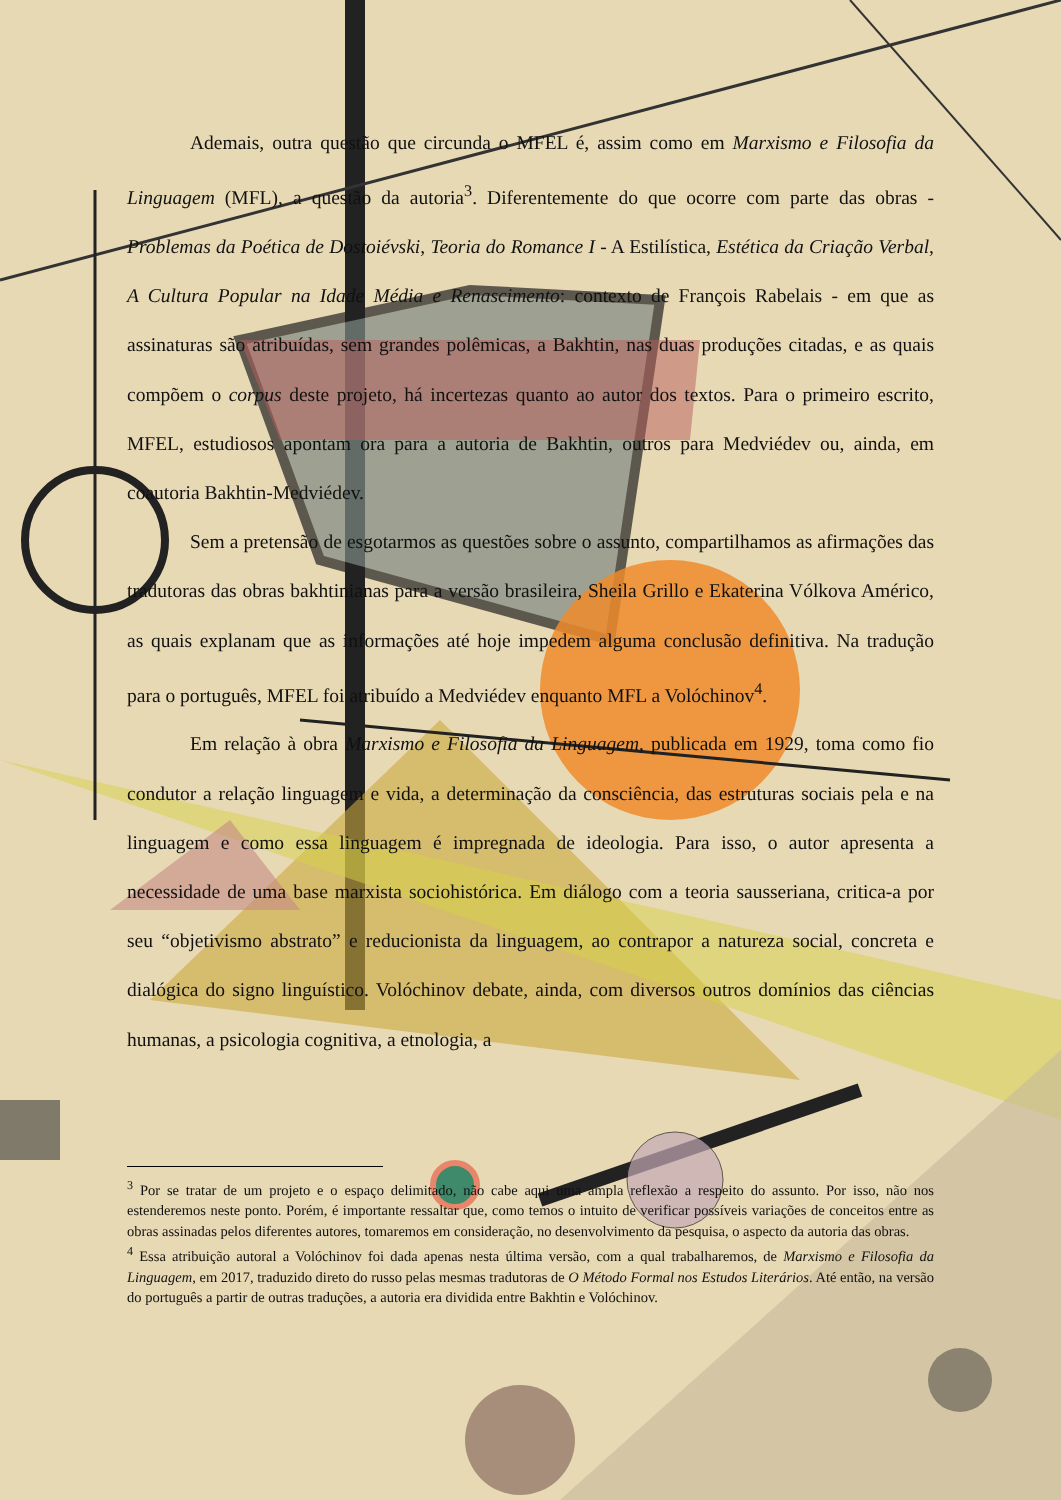Ademais, outra questão que circunda o MFEL é, assim como em Marxismo e Filosofia da Linguagem (MFL), a questão da autoria<sup>3</sup>. Diferentemente do que ocorre com parte das obras - Problemas da Poética de Dostoiévski, Teoria do Romance I - A Estilística, Estética da Criação Verbal, A Cultura Popular na Idade Média e Renascimento: contexto de François Rabelais - em que as assinaturas são atribuídas, sem grandes polêmicas, a Bakhtin, nas duas produções citadas, e as quais compõem o corpus deste projeto, há incertezas quanto ao autor dos textos. Para o primeiro escrito, MFEL, estudiosos apontam ora para a autoria de Bakhtin, outros para Medviédev ou, ainda, em coautoria Bakhtin-Medviédev.
Sem a pretensão de esgotarmos as questões sobre o assunto, compartilhamos as afirmações das tradutoras das obras bakhtinianas para a versão brasileira, Sheila Grillo e Ekaterina Vólkova Américo, as quais explanam que as informações até hoje impedem alguma conclusão definitiva. Na tradução para o português, MFEL foi atribuído a Medviédev enquanto MFL a Volóchinov<sup>4</sup>.
Em relação à obra Marxismo e Filosofia da Linguagem, publicada em 1929, toma como fio condutor a relação linguagem e vida, a determinação da consciência, das estruturas sociais pela e na linguagem e como essa linguagem é impregnada de ideologia. Para isso, o autor apresenta a necessidade de uma base marxista sociohistórica. Em diálogo com a teoria sausseriana, critica-a por seu “objetivismo abstrato” e reducionista da linguagem, ao contrapor a natureza social, concreta e dialógica do signo linguístico. Volóchinov debate, ainda, com diversos outros domínios das ciências humanas, a psicologia cognitiva, a etnologia, a
<sup>3</sup> Por se tratar de um projeto e o espaço delimitado, não cabe aqui uma ampla reflexão a respeito do assunto. Por isso, não nos estenderemos neste ponto. Porém, é importante ressaltar que, como temos o intuito de verificar possíveis variações de conceitos entre as obras assinadas pelos diferentes autores, tomaremos em consideração, no desenvolvimento da pesquisa, o aspecto da autoria das obras.
<sup>4</sup> Essa atribuição autoral a Volóchinov foi dada apenas nesta última versão, com a qual trabalharemos, de Marxismo e Filosofia da Linguagem, em 2017, traduzido direto do russo pelas mesmas tradutoras de O Método Formal nos Estudos Literários. Até então, na versão do português a partir de outras traduções, a autoria era dividida entre Bakhtin e Volóchinov.